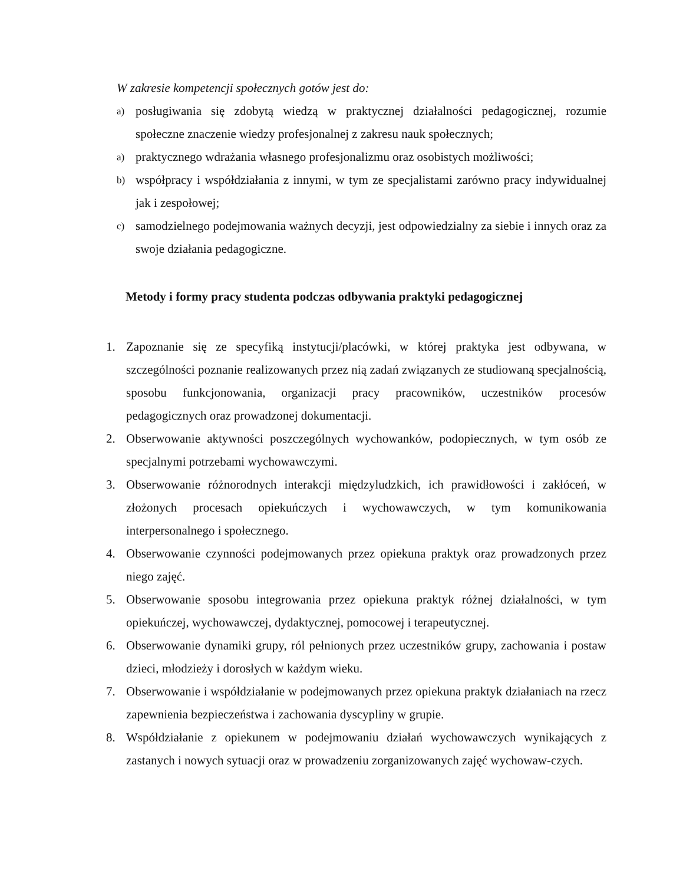W zakresie kompetencji społecznych gotów jest do:
a) posługiwania się zdobytą wiedzą w praktycznej działalności pedagogicznej, rozumie społeczne znaczenie wiedzy profesjonalnej z zakresu nauk społecznych;
a) praktycznego wdrażania własnego profesjonalizmu oraz osobistych możliwości;
b) współpracy i współdziałania z innymi, w tym ze specjalistami zarówno pracy indywidualnej jak i zespołowej;
c) samodzielnego podejmowania ważnych decyzji, jest odpowiedzialny za siebie i innych oraz za swoje działania pedagogiczne.
Metody i formy pracy studenta podczas odbywania praktyki pedagogicznej
1. Zapoznanie się ze specyfiką instytucji/placówki, w której praktyka jest odbywana, w szczególności poznanie realizowanych przez nią zadań związanych ze studiowaną specjalnością, sposobu funkcjonowania, organizacji pracy pracowników, uczestników procesów pedagogicznych oraz prowadzonej dokumentacji.
2. Obserwowanie aktywności poszczególnych wychowanków, podopiecznych, w tym osób ze specjalnymi potrzebami wychowawczymi.
3. Obserwowanie różnorodnych interakcji międzyludzkich, ich prawidłowości i zakłóceń, w złożonych procesach opiekuńczych i wychowawczych, w tym komunikowania interpersonalnego i społecznego.
4. Obserwowanie czynności podejmowanych przez opiekuna praktyk oraz prowadzonych przez niego zajęć.
5. Obserwowanie sposobu integrowania przez opiekuna praktyk różnej działalności, w tym opiekuńczej, wychowawczej, dydaktycznej, pomocowej i terapeutycznej.
6. Obserwowanie dynamiki grupy, ról pełnionych przez uczestników grupy, zachowania i postaw dzieci, młodzieży i dorosłych w każdym wieku.
7. Obserwowanie i współdziałanie w podejmowanych przez opiekuna praktyk działaniach na rzecz zapewnienia bezpieczeństwa i zachowania dyscypliny w grupie.
8. Współdziałanie z opiekunem w podejmowaniu działań wychowawczych wynikających z zastanych i nowych sytuacji oraz w prowadzeniu zorganizowanych zajęć wychowaw-czych.